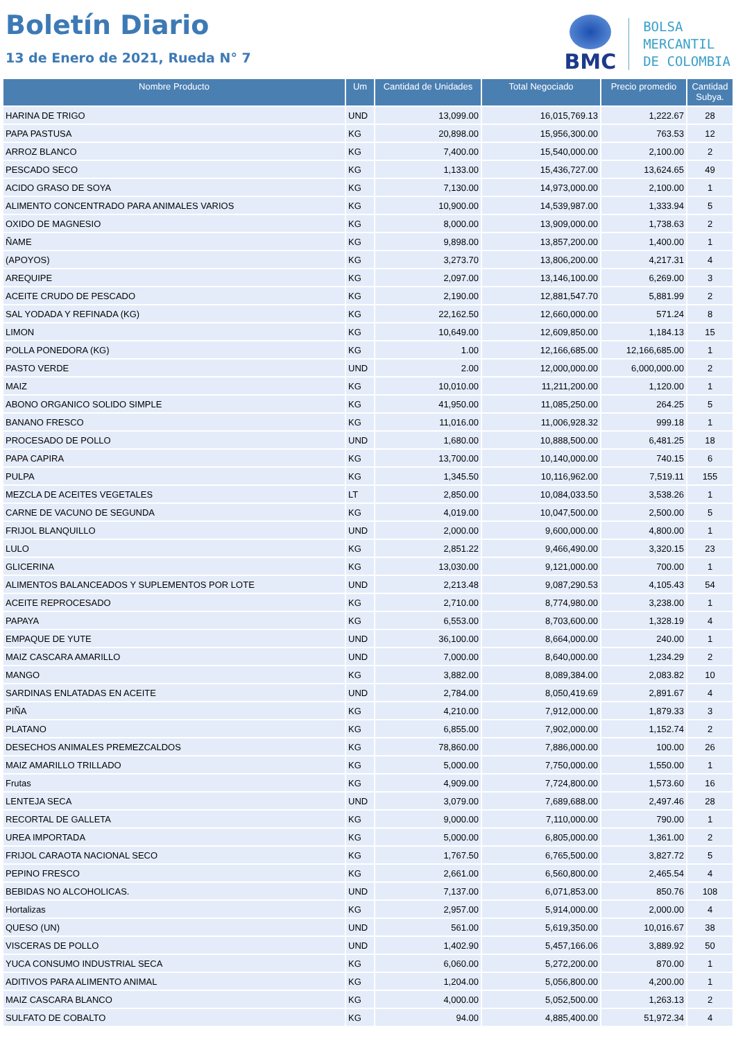Boletín Diario
13 de Enero de 2021, Rueda N° 7
BMC
BOLSA
MERCANTIL
DE COLOMBIA
| Nombre Producto | Um | Cantidad de Unidades | Total Negociado | Precio promedio | Cantidad Subya. |
| --- | --- | --- | --- | --- | --- |
| HARINA DE TRIGO | UND | 13,099.00 | 16,015,769.13 | 1,222.67 | 28 |
| PAPA PASTUSA | KG | 20,898.00 | 15,956,300.00 | 763.53 | 12 |
| ARROZ BLANCO | KG | 7,400.00 | 15,540,000.00 | 2,100.00 | 2 |
| PESCADO SECO | KG | 1,133.00 | 15,436,727.00 | 13,624.65 | 49 |
| ACIDO GRASO DE SOYA | KG | 7,130.00 | 14,973,000.00 | 2,100.00 | 1 |
| ALIMENTO CONCENTRADO PARA ANIMALES VARIOS | KG | 10,900.00 | 14,539,987.00 | 1,333.94 | 5 |
| OXIDO DE MAGNESIO | KG | 8,000.00 | 13,909,000.00 | 1,738.63 | 2 |
| ÑAME | KG | 9,898.00 | 13,857,200.00 | 1,400.00 | 1 |
| (APOYOS) | KG | 3,273.70 | 13,806,200.00 | 4,217.31 | 4 |
| AREQUIPE | KG | 2,097.00 | 13,146,100.00 | 6,269.00 | 3 |
| ACEITE CRUDO DE PESCADO | KG | 2,190.00 | 12,881,547.70 | 5,881.99 | 2 |
| SAL YODADA Y REFINADA (KG) | KG | 22,162.50 | 12,660,000.00 | 571.24 | 8 |
| LIMON | KG | 10,649.00 | 12,609,850.00 | 1,184.13 | 15 |
| POLLA PONEDORA (KG) | KG | 1.00 | 12,166,685.00 | 12,166,685.00 | 1 |
| PASTO VERDE | UND | 2.00 | 12,000,000.00 | 6,000,000.00 | 2 |
| MAIZ | KG | 10,010.00 | 11,211,200.00 | 1,120.00 | 1 |
| ABONO ORGANICO SOLIDO SIMPLE | KG | 41,950.00 | 11,085,250.00 | 264.25 | 5 |
| BANANO FRESCO | KG | 11,016.00 | 11,006,928.32 | 999.18 | 1 |
| PROCESADO DE POLLO | UND | 1,680.00 | 10,888,500.00 | 6,481.25 | 18 |
| PAPA CAPIRA | KG | 13,700.00 | 10,140,000.00 | 740.15 | 6 |
| PULPA | KG | 1,345.50 | 10,116,962.00 | 7,519.11 | 155 |
| MEZCLA DE ACEITES VEGETALES | LT | 2,850.00 | 10,084,033.50 | 3,538.26 | 1 |
| CARNE DE VACUNO DE SEGUNDA | KG | 4,019.00 | 10,047,500.00 | 2,500.00 | 5 |
| FRIJOL BLANQUILLO | UND | 2,000.00 | 9,600,000.00 | 4,800.00 | 1 |
| LULO | KG | 2,851.22 | 9,466,490.00 | 3,320.15 | 23 |
| GLICERINA | KG | 13,030.00 | 9,121,000.00 | 700.00 | 1 |
| ALIMENTOS BALANCEADOS Y SUPLEMENTOS POR LOTE | UND | 2,213.48 | 9,087,290.53 | 4,105.43 | 54 |
| ACEITE REPROCESADO | KG | 2,710.00 | 8,774,980.00 | 3,238.00 | 1 |
| PAPAYA | KG | 6,553.00 | 8,703,600.00 | 1,328.19 | 4 |
| EMPAQUE DE YUTE | UND | 36,100.00 | 8,664,000.00 | 240.00 | 1 |
| MAIZ CASCARA AMARILLO | UND | 7,000.00 | 8,640,000.00 | 1,234.29 | 2 |
| MANGO | KG | 3,882.00 | 8,089,384.00 | 2,083.82 | 10 |
| SARDINAS ENLATADAS EN ACEITE | UND | 2,784.00 | 8,050,419.69 | 2,891.67 | 4 |
| PIÑA | KG | 4,210.00 | 7,912,000.00 | 1,879.33 | 3 |
| PLATANO | KG | 6,855.00 | 7,902,000.00 | 1,152.74 | 2 |
| DESECHOS ANIMALES PREMEZCALDOS | KG | 78,860.00 | 7,886,000.00 | 100.00 | 26 |
| MAIZ AMARILLO TRILLADO | KG | 5,000.00 | 7,750,000.00 | 1,550.00 | 1 |
| Frutas | KG | 4,909.00 | 7,724,800.00 | 1,573.60 | 16 |
| LENTEJA SECA | UND | 3,079.00 | 7,689,688.00 | 2,497.46 | 28 |
| RECORTAL DE GALLETA | KG | 9,000.00 | 7,110,000.00 | 790.00 | 1 |
| UREA IMPORTADA | KG | 5,000.00 | 6,805,000.00 | 1,361.00 | 2 |
| FRIJOL CARAOTA NACIONAL SECO | KG | 1,767.50 | 6,765,500.00 | 3,827.72 | 5 |
| PEPINO FRESCO | KG | 2,661.00 | 6,560,800.00 | 2,465.54 | 4 |
| BEBIDAS NO ALCOHOLICAS. | UND | 7,137.00 | 6,071,853.00 | 850.76 | 108 |
| Hortalizas | KG | 2,957.00 | 5,914,000.00 | 2,000.00 | 4 |
| QUESO (UN) | UND | 561.00 | 5,619,350.00 | 10,016.67 | 38 |
| VISCERAS DE POLLO | UND | 1,402.90 | 5,457,166.06 | 3,889.92 | 50 |
| YUCA CONSUMO INDUSTRIAL SECA | KG | 6,060.00 | 5,272,200.00 | 870.00 | 1 |
| ADITIVOS PARA ALIMENTO ANIMAL | KG | 1,204.00 | 5,056,800.00 | 4,200.00 | 1 |
| MAIZ CASCARA BLANCO | KG | 4,000.00 | 5,052,500.00 | 1,263.13 | 2 |
| SULFATO DE COBALTO | KG | 94.00 | 4,885,400.00 | 51,972.34 | 4 |